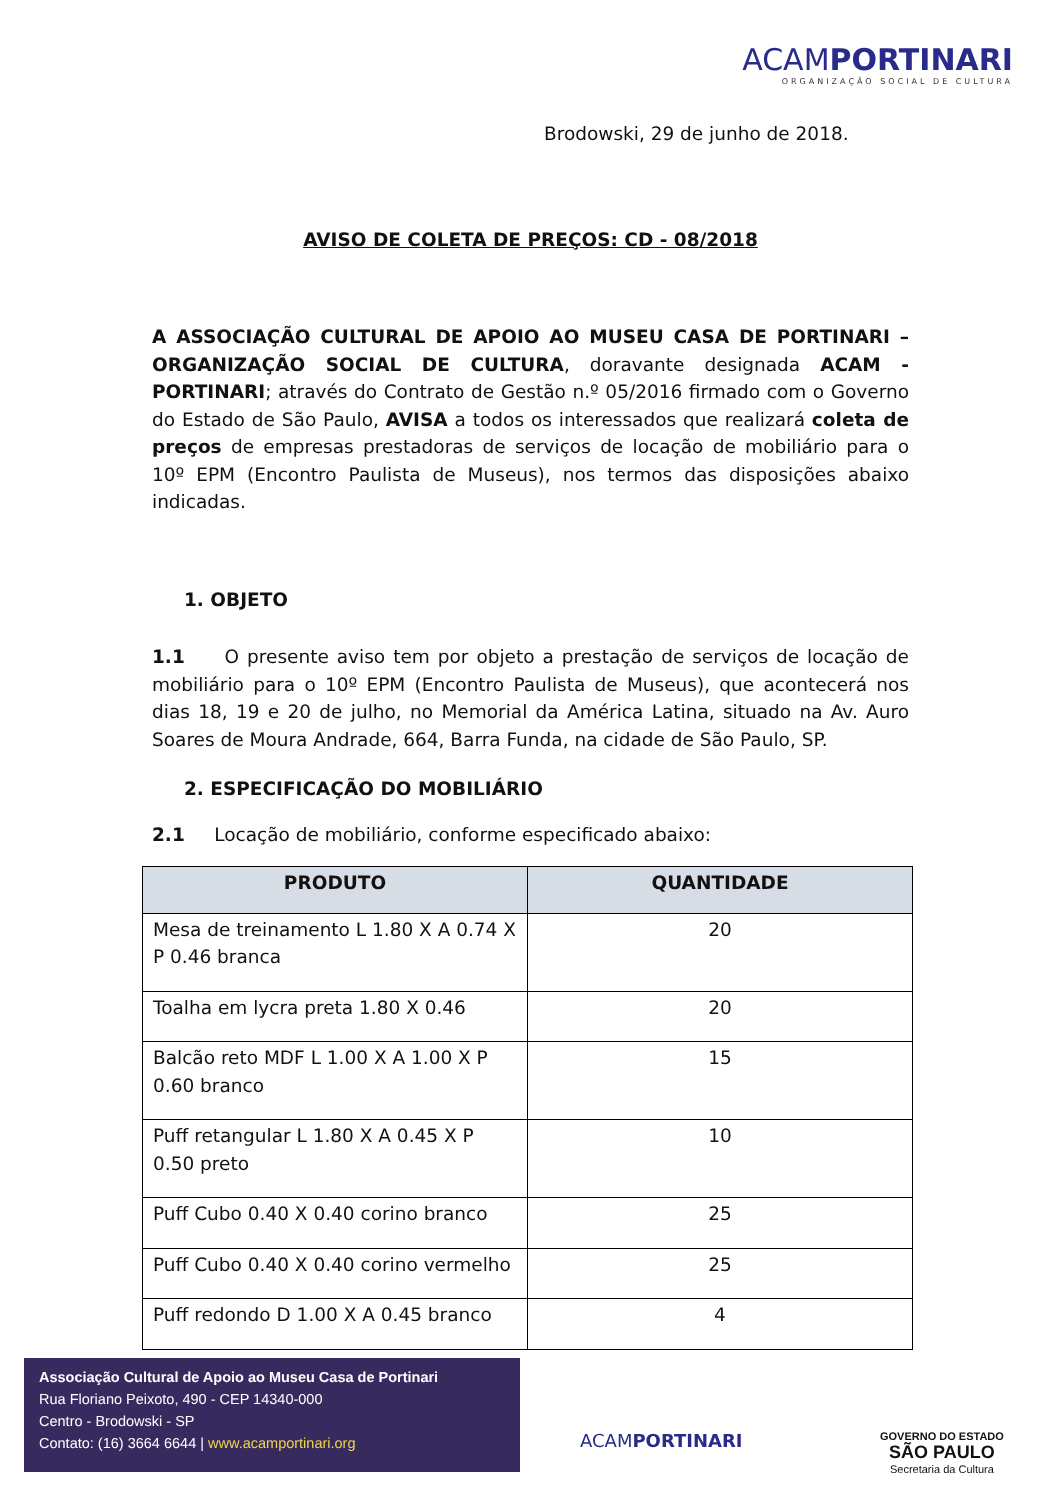ACAMPORTINARI
ORGANIZAÇÃO SOCIAL DE CULTURA
Brodowski, 29 de junho de 2018.
AVISO DE COLETA DE PREÇOS: CD - 08/2018
A ASSOCIAÇÃO CULTURAL DE APOIO AO MUSEU CASA DE PORTINARI – ORGANIZAÇÃO SOCIAL DE CULTURA, doravante designada ACAM - PORTINARI; através do Contrato de Gestão n.º 05/2016 firmado com o Governo do Estado de São Paulo, AVISA a todos os interessados que realizará coleta de preços de empresas prestadoras de serviços de locação de mobiliário para o 10º EPM (Encontro Paulista de Museus), nos termos das disposições abaixo indicadas.
1. OBJETO
1.1 O presente aviso tem por objeto a prestação de serviços de locação de mobiliário para o 10º EPM (Encontro Paulista de Museus), que acontecerá nos dias 18, 19 e 20 de julho, no Memorial da América Latina, situado na Av. Auro Soares de Moura Andrade, 664, Barra Funda, na cidade de São Paulo, SP.
2. ESPECIFICAÇÃO DO MOBILIÁRIO
2.1 Locação de mobiliário, conforme especificado abaixo:
| PRODUTO | QUANTIDADE |
| --- | --- |
| Mesa de treinamento L 1.80 X A 0.74 X P 0.46 branca | 20 |
| Toalha em lycra preta 1.80 X 0.46 | 20 |
| Balcão reto MDF L 1.00 X A 1.00 X P 0.60 branco | 15 |
| Puff retangular L 1.80 X A 0.45 X P 0.50 preto | 10 |
| Puff Cubo 0.40 X 0.40 corino branco | 25 |
| Puff Cubo 0.40 X 0.40 corino vermelho | 25 |
| Puff redondo D 1.00 X A 0.45 branco | 4 |
Associação Cultural de Apoio ao Museu Casa de Portinari
Rua Floriano Peixoto, 490 - CEP 14340-000
Centro - Brodowski - SP
Contato: (16) 3664 6644 | www.acamportinari.org
ACAMPORTINARI
GOVERNO DO ESTADO
SÃO PAULO
Secretaria da Cultura